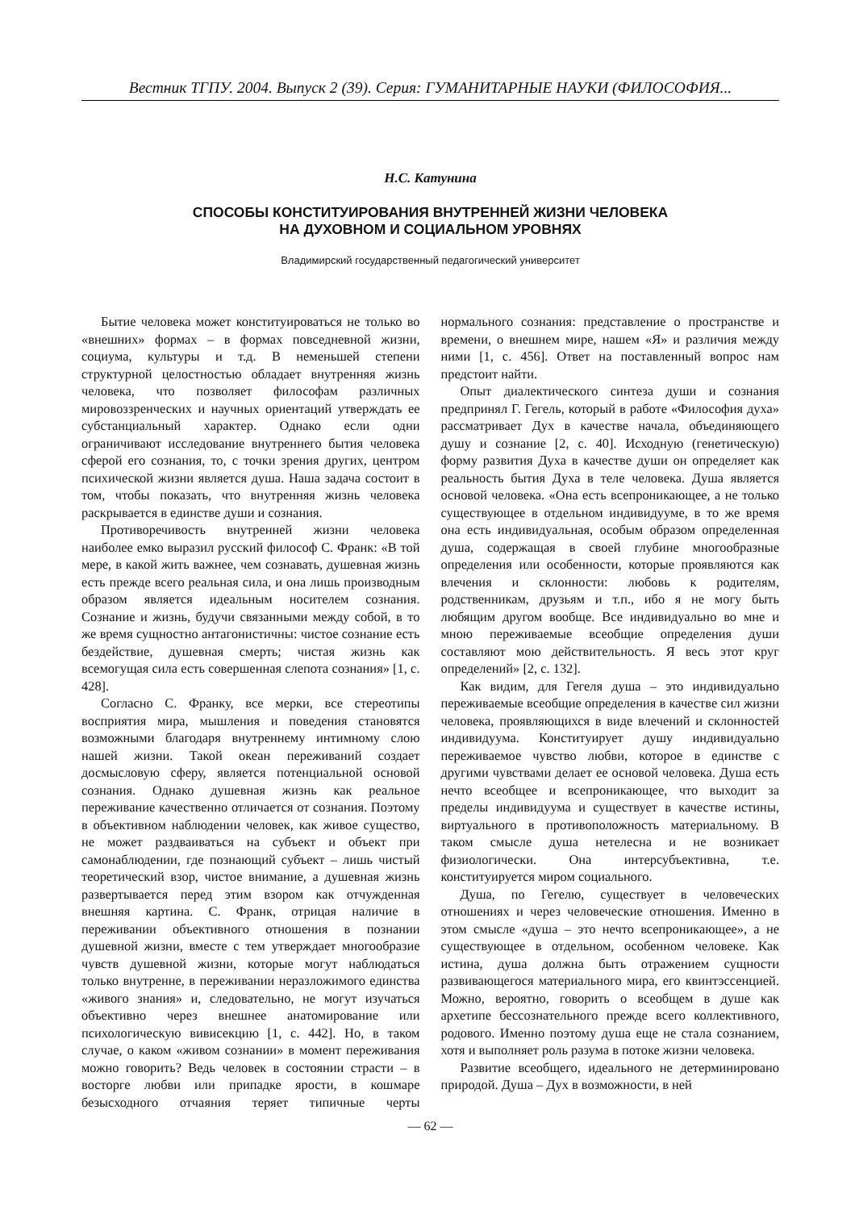Вестник ТГПУ. 2004. Выпуск 2 (39). Серия: ГУМАНИТАРНЫЕ НАУКИ (ФИЛОСОФИЯ...
Н.С. Катунина
СПОСОБЫ КОНСТИТУИРОВАНИЯ ВНУТРЕННЕЙ ЖИЗНИ ЧЕЛОВЕКА
НА ДУХОВНОМ И СОЦИАЛЬНОМ УРОВНЯХ
Владимирский государственный педагогический университет
Бытие человека может конституироваться не только во «внешних» формах – в формах повседневной жизни, социума, культуры и т.д. В неменьшей степени структурной целостностью обладает внутренняя жизнь человека, что позволяет философам различных мировоззренческих и научных ориентаций утверждать ее субстанциальный характер. Однако если одни ограничивают исследование внутреннего бытия человека сферой его сознания, то, с точки зрения других, центром психической жизни является душа. Наша задача состоит в том, чтобы показать, что внутренняя жизнь человека раскрывается в единстве души и сознания.
Противоречивость внутренней жизни человека наиболее емко выразил русский философ С. Франк: «В той мере, в какой жить важнее, чем сознавать, душевная жизнь есть прежде всего реальная сила, и она лишь производным образом является идеальным носителем сознания. Сознание и жизнь, будучи связанными между собой, в то же время сущностно антагонистичны: чистое сознание есть бездействие, душевная смерть; чистая жизнь как всемогущая сила есть совершенная слепота сознания» [1, с. 428].
Согласно С. Франку, все мерки, все стереотипы восприятия мира, мышления и поведения становятся возможными благодаря внутреннему интимному слою нашей жизни. Такой океан переживаний создает досмысловую сферу, является потенциальной основой сознания. Однако душевная жизнь как реальное переживание качественно отличается от сознания. Поэтому в объективном наблюдении человек, как живое существо, не может раздваиваться на субъект и объект при самонаблюдении, где познающий субъект – лишь чистый теоретический взор, чистое внимание, а душевная жизнь развертывается перед этим взором как отчужденная внешняя картина. С. Франк, отрицая наличие в переживании объективного отношения в познании душевной жизни, вместе с тем утверждает многообразие чувств душевной жизни, которые могут наблюдаться только внутренне, в переживании неразложимого единства «живого знания» и, следовательно, не могут изучаться объективно через внешнее анатомирование или психологическую вивисекцию [1, с. 442]. Но, в таком случае, о каком «живом сознании» в момент переживания можно говорить? Ведь человек в состоянии страсти – в восторге любви или припадке ярости, в кошмаре безысходного отчаяния теряет типичные черты нормального сознания: представление о пространстве и времени, о внешнем мире, нашем «Я» и различия между ними [1, с. 456]. Ответ на поставленный вопрос нам предстоит найти.
Опыт диалектического синтеза души и сознания предпринял Г. Гегель, который в работе «Философия духа» рассматривает Дух в качестве начала, объединяющего душу и сознание [2, с. 40]. Исходную (генетическую) форму развития Духа в качестве души он определяет как реальность бытия Духа в теле человека. Душа является основой человека. «Она есть всепроникающее, а не только существующее в отдельном индивидууме, в то же время она есть индивидуальная, особым образом определенная душа, содержащая в своей глубине многообразные определения или особенности, которые проявляются как влечения и склонности: любовь к родителям, родственникам, друзьям и т.п., ибо я не могу быть любящим другом вообще. Все индивидуально во мне и мною переживаемые всеобщие определения души составляют мою действительность. Я весь этот круг определений» [2, с. 132].
Как видим, для Гегеля душа – это индивидуально переживаемые всеобщие определения в качестве сил жизни человека, проявляющихся в виде влечений и склонностей индивидуума. Конституирует душу индивидуально переживаемое чувство любви, которое в единстве с другими чувствами делает ее основой человека. Душа есть нечто всеобщее и всепроникающее, что выходит за пределы индивидуума и существует в качестве истины, виртуального в противоположность материальному. В таком смысле душа нетелесна и не возникает физиологически. Она интерсубъективна, т.е. конституируется миром социального.
Душа, по Гегелю, существует в человеческих отношениях и через человеческие отношения. Именно в этом смысле «душа – это нечто всепроникающее», а не существующее в отдельном, особенном человеке. Как истина, душа должна быть отражением сущности развивающегося материального мира, его квинтэссенцией. Можно, вероятно, говорить о всеобщем в душе как архетипе бессознательного прежде всего коллективного, родового. Именно поэтому душа еще не стала сознанием, хотя и выполняет роль разума в потоке жизни человека.
Развитие всеобщего, идеального не детерминировано природой. Душа – Дух в возможности, в ней
— 62 —